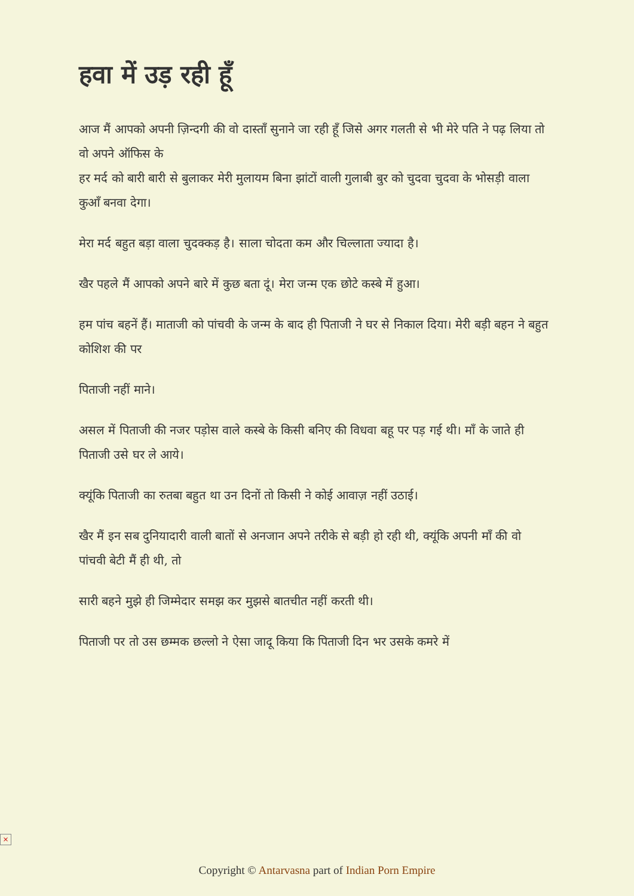हवा में उड़ रही हूँ
आज मैं आपको अपनी ज़िन्दगी की वो दास्ताँ सुनाने जा रही हूँ जिसे अगर गलती से भी मेरे पति ने पढ़ लिया तो वो अपने ऑफिस के
हर मर्द को बारी बारी से बुलाकर मेरी मुलायम बिना झांटों वाली गुलाबी बुर को चुदवा चुदवा के भोसड़ी वाला कुआँ बनवा देगा।
मेरा मर्द बहुत बड़ा वाला चुदक्कड़ है। साला चोदता कम और चिल्लाता ज्यादा है।
खैर पहले मैं आपको अपने बारे में कुछ बता दूं। मेरा जन्म एक छोटे कस्बे में हुआ।
हम पांच बहनें हैं। माताजी को पांचवी के जन्म के बाद ही पिताजी ने घर से निकाल दिया। मेरी बड़ी बहन ने बहुत कोशिश की पर
पिताजी नहीं माने।
असल में पिताजी की नजर पड़ोस वाले कस्बे के किसी बनिए की विधवा बहू पर पड़ गई थी। माँ के जाते ही पिताजी उसे घर ले आये।
क्यूंकि पिताजी का रुतबा बहुत था उन दिनों तो किसी ने कोई आवाज़ नहीं उठाई।
खैर मैं इन सब दुनियादारी वाली बातों से अनजान अपने तरीके से बड़ी हो रही थी, क्यूंकि अपनी माँ की वो पांचवी बेटी मैं ही थी, तो
सारी बहने मुझे ही जिम्मेदार समझ कर मुझसे बातचीत नहीं करती थी।
पिताजी पर तो उस छम्मक छल्लो ने ऐसा जादू किया कि पिताजी दिन भर उसके कमरे में
×
Copyright © Antarvasna part of Indian Porn Empire